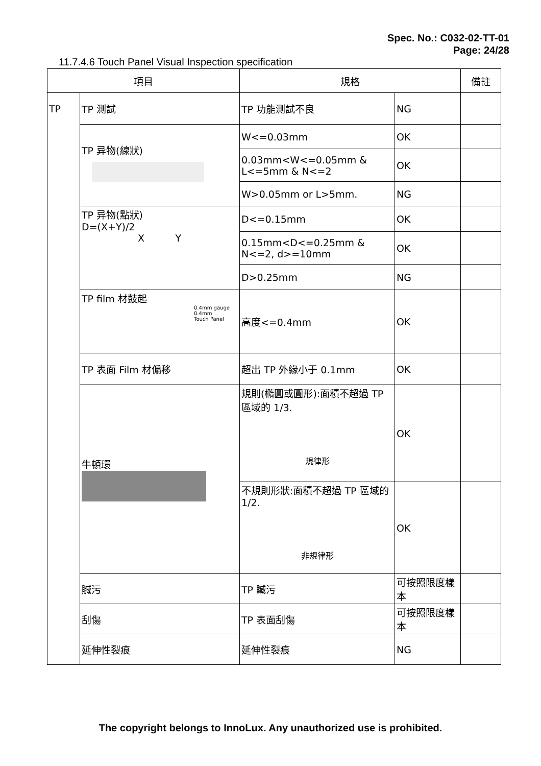Spec. No.: C032-02-TT-01
Page: 24/28
11.7.4.6 Touch Panel Visual Inspection specification
| 項目 | | 規格 | | 備註 |
| --- | --- | --- | --- | --- |
| TP | TP 測試 | TP 功能測試不良 | NG | |
| | TP 异物(線狀) | W<=0.03mm | OK | |
| | | 0.03mm<W<=0.05mm & L<=5mm & N<=2 | OK | |
| | | W>0.05mm or L>5mm. | NG | |
| | TP 异物(點狀) D=(X+Y)/2 X Y | D<=0.15mm | OK | |
| | | 0.15mm<D<=0.25mm & N<=2, d>=10mm | OK | |
| | | D>0.25mm | NG | |
| | TP film 材鼓起 0.4mm gauge 0.4mm Touch Panel | 高度<=0.4mm | OK | |
| | TP 表面 Film 材偏移 | 超出 TP 外緣小于 0.1mm | OK | |
| | 牛頓環 | 規則(橢圓或圓形):面積不超過 TP 區域的 1/3. 規律形 | OK | |
| | | 不規則形狀:面積不超過 TP 區域的 1/2. 非規律形 | OK | |
| | 贓污 | TP 贓污 | 可按照限度樣本 | |
| | 刮傷 | TP 表面刮傷 | 可按照限度樣本 | |
| | 延伸性裂痕 | 延伸性裂痕 | NG | |
The copyright belongs to InnoLux. Any unauthorized use is prohibited.